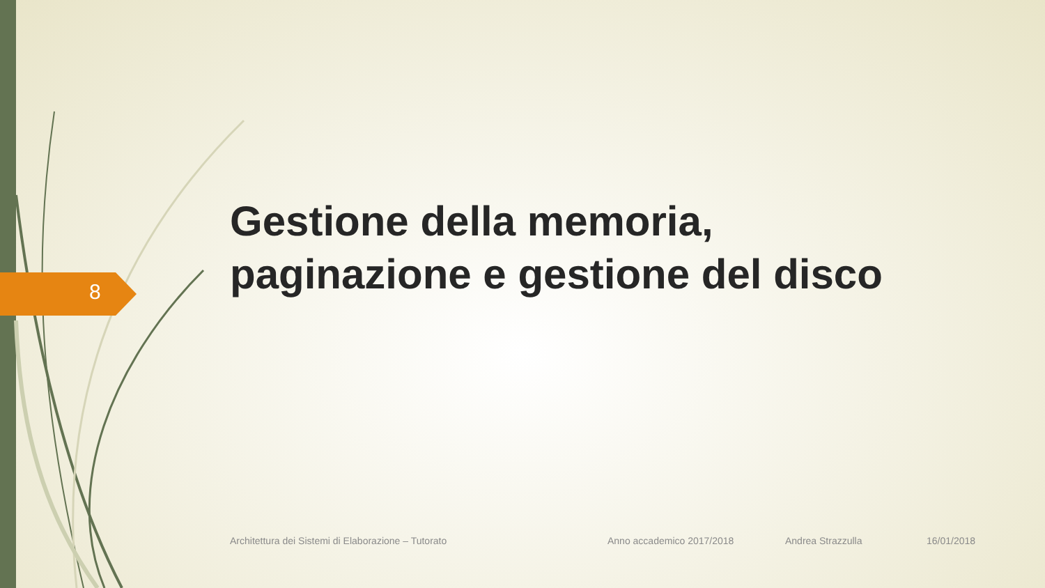8
Gestione della memoria,
paginazione e gestione del disco
Architettura dei Sistemi di Elaborazione – Tutorato Anno accademico 2017/2018 Andrea Strazzulla 16/01/2018